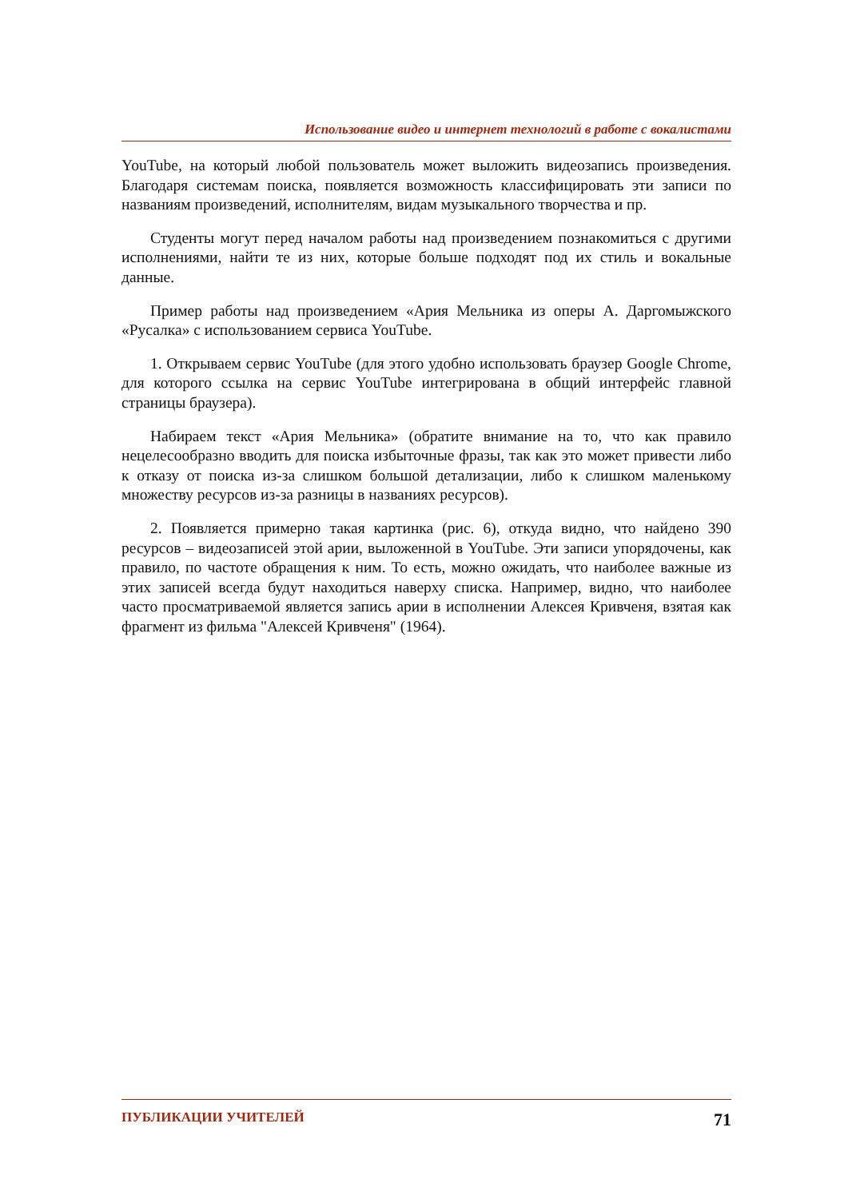Использование видео и интернет технологий в работе с вокалистами
YouTube, на который любой пользователь может выложить видеозапись произведения. Благодаря системам поиска, появляется возможность классифицировать эти записи по названиям произведений, исполнителям, видам музыкального творчества и пр.
Студенты могут перед началом работы над произведением познакомиться с другими исполнениями, найти те из них, которые больше подходят под их стиль и вокальные данные.
Пример работы над произведением «Ария Мельника из оперы А. Даргомыжского «Русалка» с использованием сервиса YouTube.
1. Открываем сервис YouTube (для этого удобно использовать браузер Google Chrome, для которого ссылка на сервис YouTube интегрирована в общий интерфейс главной страницы браузера).
Набираем текст «Ария Мельника» (обратите внимание на то, что как правило нецелесообразно вводить для поиска избыточные фразы, так как это может привести либо к отказу от поиска из-за слишком большой детализации, либо к слишком маленькому множеству ресурсов из-за разницы в названиях ресурсов).
2. Появляется примерно такая картинка (рис. 6), откуда видно, что найдено 390 ресурсов – видеозаписей этой арии, выложенной в YouTube. Эти записи упорядочены, как правило, по частоте обращения к ним. То есть, можно ожидать, что наиболее важные из этих записей всегда будут находиться наверху списка. Например, видно, что наиболее часто просматриваемой является запись арии в исполнении Алексея Кривченя, взятая как фрагмент из фильма "Алексей Кривченя" (1964).
ПУБЛИКАЦИИ УЧИТЕЛЕЙ 71